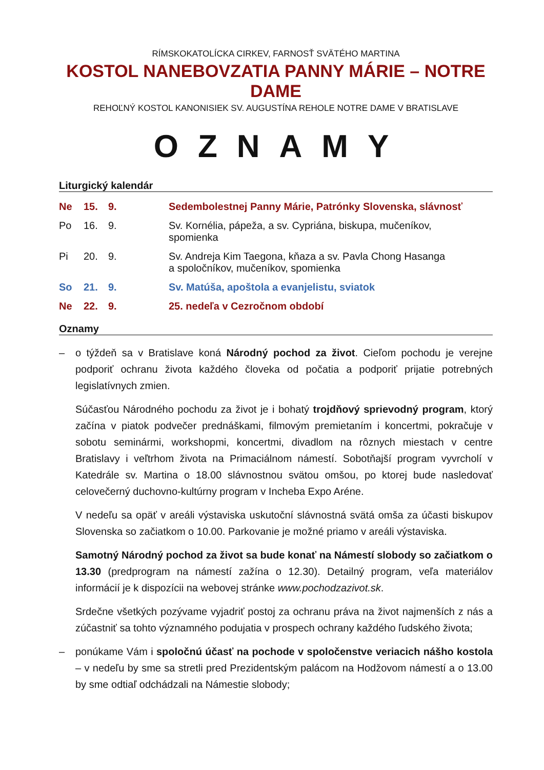RÍMSKOKATOLÍCKA CIRKEV, FARNOSŤ SVÄTÉHO MARTINA
KOSTOL NANEBOVZATIA PANNY MÁRIE – NOTRE DAME
REHOĽNÝ KOSTOL KANONISIEK SV. AUGUSTÍNA REHOLE NOTRE DAME V BRATISLAVE
OZNAMY
Liturgický kalendár
| Ne | 15. | 9. | Sedembolestnej Panny Márie, Patrónky Slovenska, slávnosť |
| Po | 16. | 9. | Sv. Kornélia, pápeža, a sv. Cypriána, biskupa, mučeníkov, spomienka |
| Pi | 20. | 9. | Sv. Andreja Kim Taegona, kňaza a sv. Pavla Chong Hasanga a spoločníkov, mučeníkov, spomienka |
| So | 21. | 9. | Sv. Matúša, apoštola a evanjelistu, sviatok |
| Ne | 22. | 9. | 25. nedeľa v Cezročnom období |
Oznamy
– o týždeň sa v Bratislave koná Národný pochod za život. Cieľom pochodu je verejne podporiť ochranu života každého človeka od počatia a podporiť prijatie potrebných legislatívnych zmien.
Súčasťou Národného pochodu za život je i bohatý trojdňový sprievodný program, ktorý začína v piatok podvečer prednáškami, filmovým premietaním i koncertmi, pokračuje v sobotu seminármi, workshopmi, koncertmi, divadlom na rôznych miestach v centre Bratislavy i veľtrhom života na Primaciálnom námestí. Sobotňajší program vyvrcholí v Katedrále sv. Martina o 18.00 slávnostnou svätou omšou, po ktorej bude nasledovať celovečerný duchovno-kultúrny program v Incheba Expo Aréne.
V nedeľu sa opäť v areáli výstaviska uskutoční slávnostná svätá omša za účasti biskupov Slovenska so začiatkom o 10.00. Parkovanie je možné priamo v areáli výstaviska.
Samotný Národný pochod za život sa bude konať na Námestí slobody so začiatkom o 13.30 (predprogram na námestí zažína o 12.30). Detailný program, veľa materiálov informácií je k dispozícii na webovej stránke www.pochodzazivot.sk.
Srdečne všetkých pozývame vyjadriť postoj za ochranu práva na život najmenších z nás a zúčastniť sa tohto významného podujatia v prospech ochrany každého ľudského života;
– ponúkame Vám i spoločnú účasť na pochode v spoločenstve veriacich nášho kostola – v nedeľu by sme sa stretli pred Prezidentským palácom na Hodžovom námestí a o 13.00 by sme odtiaľ odchádzali na Námestie slobody;